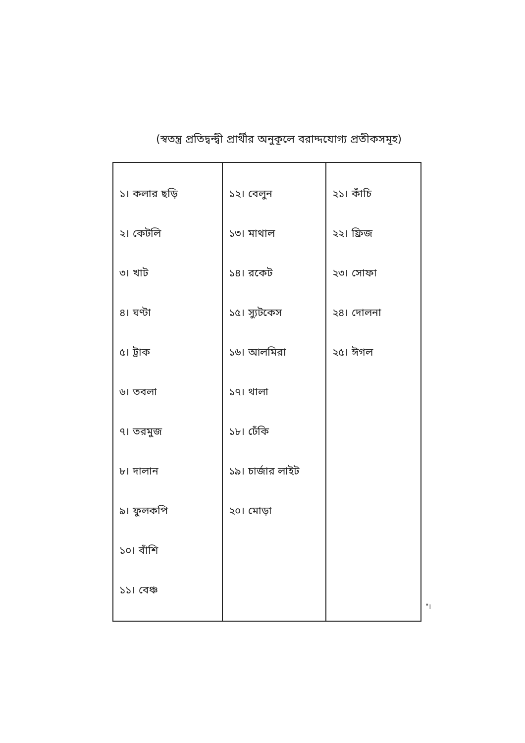(স্বতন্ত্র প্রতিদ্বন্দ্বী প্রার্থীর অনুকূলে বরাদ্দযোগ্য প্রতীকসমূহ)
| ১। কলার ছড়ি ২। কেটলি ৩। খাট ৪। ঘণ্টা ৫। ট্রাক ৬। তবলা ৭। তরমুজ ৮। দালান ৯। ফুলকপি ১০। বাঁশি ১১। বেঞ্চ | ১২। বেলুন ১৩। মাথাল ১৪। রকেট ১৫। স্যুটকেস ১৬। আলমিরা ১৭। থালা ১৮। ঢেঁকি ১৯। চার্জার লাইট ২০। মোড়া | ২১। কাঁচি ২২। ফ্রিজ ২৩। সোফা ২৪। দোলনা ২৫। ঈগল |
"।